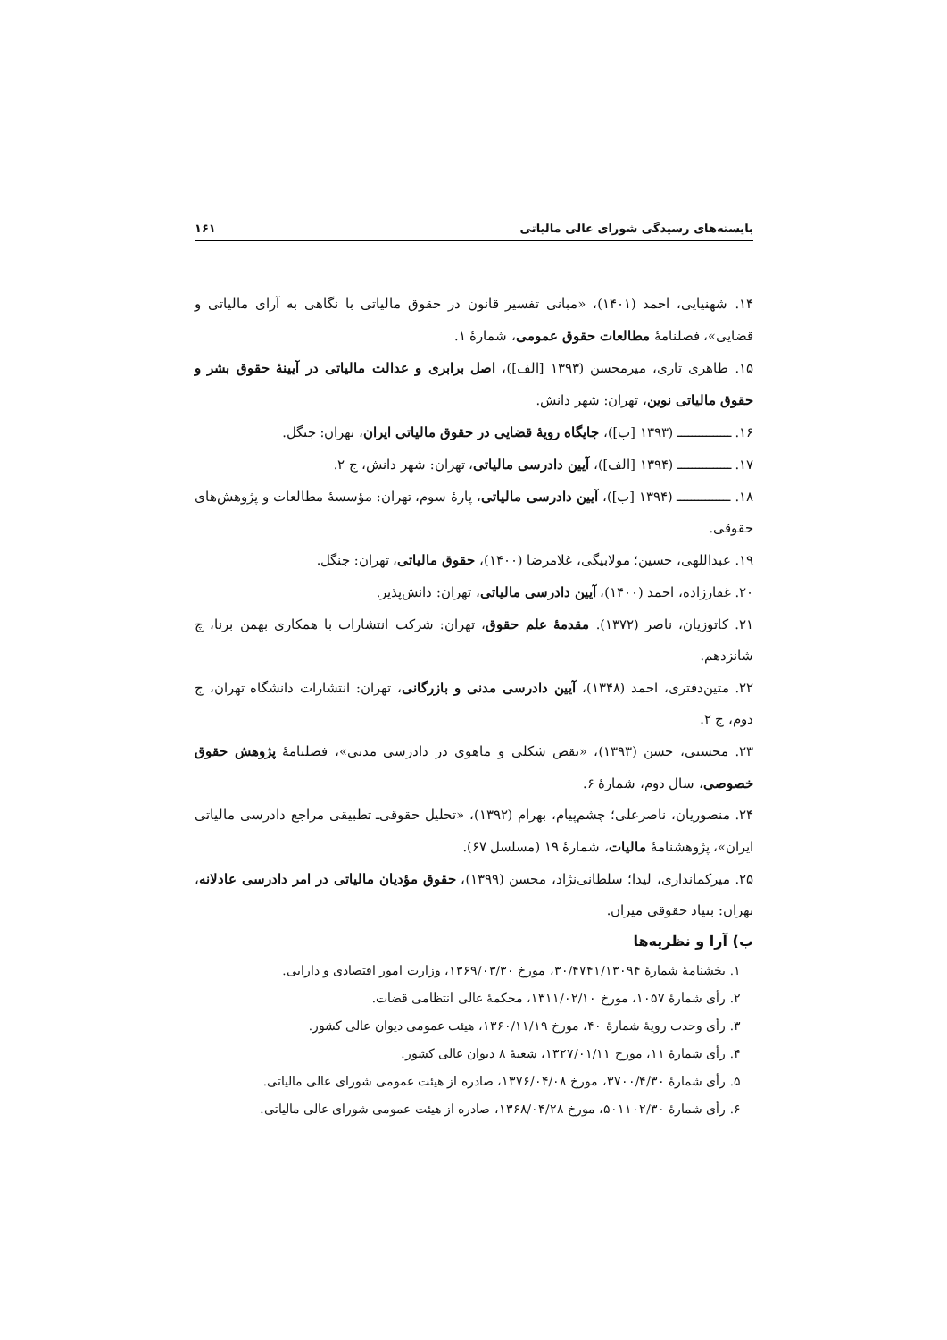بایسته‌های رسیدگی شورای عالی مالیاتی ۱۶۱
۱۴. شهنیایی، احمد (۱۴۰۱)، «مبانی تفسیر قانون در حقوق مالیاتی با نگاهی به آرای مالیاتی و قضایی»، فصلنامهٔ مطالعات حقوق عمومی، شمارهٔ ۱.
۱۵. طاهری تاری، میرمحسن (۱۳۹۳ [الف])، اصل برابری و عدالت مالیاتی در آیینهٔ حقوق بشر و حقوق مالیاتی نوین، تهران: شهر دانش.
۱۶. ـــــــــــــــ (۱۳۹۳ [ب])، جایگاه رویهٔ قضایی در حقوق مالیاتی ایران، تهران: جنگل.
۱۷. ـــــــــــــــ (۱۳۹۴ [الف])، آیین دادرسی مالیاتی، تهران: شهر دانش، ج ۲.
۱۸. ـــــــــــــــ (۱۳۹۴ [ب])، آیین دادرسی مالیاتی، پارهٔ سوم، تهران: مؤسسهٔ مطالعات و پژوهش‌های حقوقی.
۱۹. عبداللهی، حسین؛ مولابیگی، غلامرضا (۱۴۰۰)، حقوق مالیاتی، تهران: جنگل.
۲۰. غفارزاده، احمد (۱۴۰۰)، آیین دادرسی مالیاتی، تهران: دانش‌پذیر.
۲۱. کاتوزیان، ناصر (۱۳۷۲). مقدمهٔ علم حقوق، تهران: شرکت انتشارات با همکاری بهمن برنا، چ شانزدهم.
۲۲. متین‌دفتری، احمد (۱۳۴۸)، آیین دادرسی مدنی و بازرگانی، تهران: انتشارات دانشگاه تهران، چ دوم، ج ۲.
۲۳. محسنی، حسن (۱۳۹۳)، «نقض شکلی و ماهوی در دادرسی مدنی»، فصلنامهٔ پژوهش حقوق خصوصی، سال دوم، شمارهٔ ۶.
۲۴. منصوریان، ناصرعلی؛ چشم‌پیام، بهرام (۱۳۹۲)، «تحلیل حقوقی‌ـ تطبیقی مراجع دادرسی مالیاتی ایران»، پژوهشنامهٔ مالیات، شمارهٔ ۱۹ (مسلسل ۶۷).
۲۵. میرکمانداری، لیدا؛ سلطانی‌نژاد، محسن (۱۳۹۹)، حقوق مؤدیان مالیاتی در امر دادرسی عادلانه، تهران: بنیاد حقوقی میزان.
ب) آرا و نظریه‌ها
۱. بخشنامهٔ شمارهٔ ۳۰/۴۷۴۱/۱۳۰۹۴، مورخ ۱۳۶۹/۰۳/۳۰، وزارت امور اقتصادی و دارایی.
۲. رأی شمارهٔ ۱۰۵۷، مورخ ۱۳۱۱/۰۲/۱۰، محکمهٔ عالی انتظامی قضات.
۳. رأی وحدت رویهٔ شمارهٔ ۴۰، مورخ ۱۳۶۰/۱۱/۱۹، هیئت عمومی دیوان عالی کشور.
۴. رأی شمارهٔ ۱۱، مورخ ۱۳۲۷/۰۱/۱۱، شعبهٔ ۸ دیوان عالی کشور.
۵. رأی شمارهٔ ۳۷۰۰/۴/۳۰، مورخ ۱۳۷۶/۰۴/۰۸، صادره از هیئت عمومی شورای عالی مالیاتی.
۶. رأی شمارهٔ ۵۰۱۱۰۲/۳۰، مورخ ۱۳۶۸/۰۴/۲۸، صادره از هیئت عمومی شورای عالی مالیاتی.